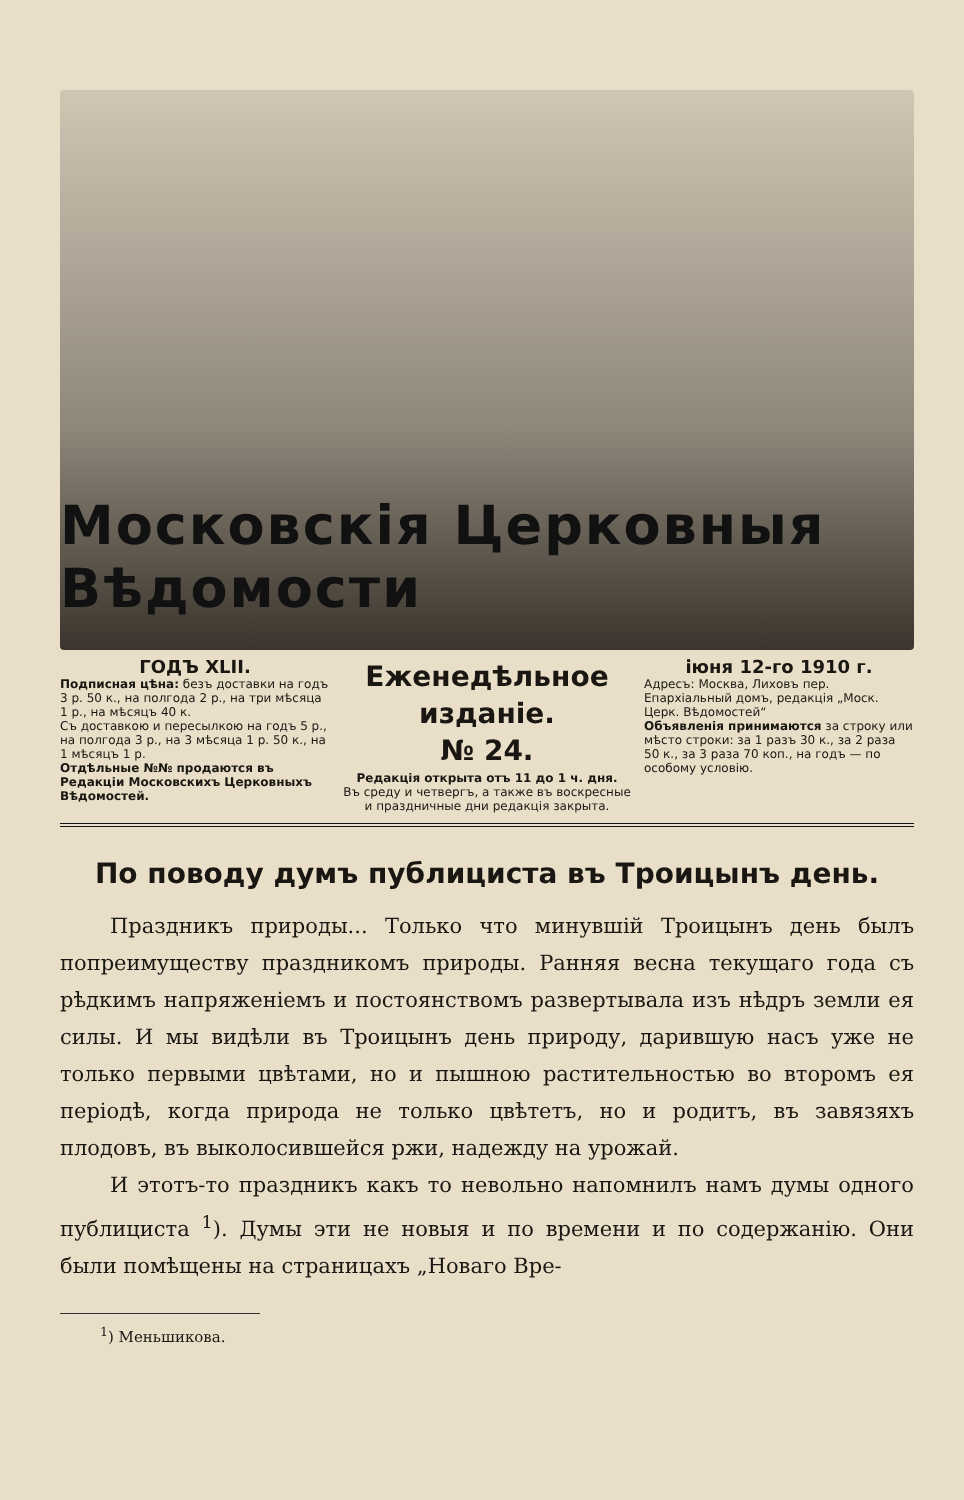Московскія Церковныя Вѣдомости
ГОДЪ XLII.
Подписная цѣна: безъ доставки на годъ 3 р. 50 к., на полгода 2 р., на три мѣсяца 1 р., на мѣсяцъ 40 к.
Съ доставкою и пересылкою на годъ 5 р., на полгода 3 р., на 3 мѣсяца 1 р. 50 к., на 1 мѣсяцъ 1 р.
Отдѣльные №№ продаются въ Редакціи Московскихъ Церковныхъ Вѣдомостей.
Еженедѣльное
изданіе.
№ 24.
Редакція открыта отъ 11 до 1 ч. дня.
Въ среду и четвергъ, а также въ воскресные и праздничные дни редакція закрыта.
іюня 12-го 1910 г.
Адресъ: Москва, Лиховъ пер. Епархіальный домъ, редакція „Моск. Церк. Вѣдомостей“
Объявленія принимаются за строку или мѣсто строки: за 1 разъ 30 к., за 2 раза 50 к., за 3 раза 70 коп., на годъ — по особому условію.
По поводу думъ публициста въ Троицынъ день.
Праздникъ природы... Только что минувшій Троицынъ день былъ попреимуществу праздникомъ природы. Ранняя весна текущаго года съ рѣдкимъ напряженіемъ и постоянствомъ развертывала изъ нѣдръ земли ея силы. И мы видѣли въ Троицынъ день природу, дарившую насъ уже не только первыми цвѣтами, но и пышною растительностью во второмъ ея періодѣ, когда природа не только цвѣтетъ, но и родитъ, въ завязяхъ плодовъ, въ выколосившейся ржи, надежду на урожай.
И этотъ-то праздникъ какъ то невольно напомнилъ намъ думы одного публициста <sup>1</sup>). Думы эти не новыя и по времени и по содержанію. Они были помѣщены на страницахъ „Новаго Вре-
<sup>1</sup>) Меньшикова.